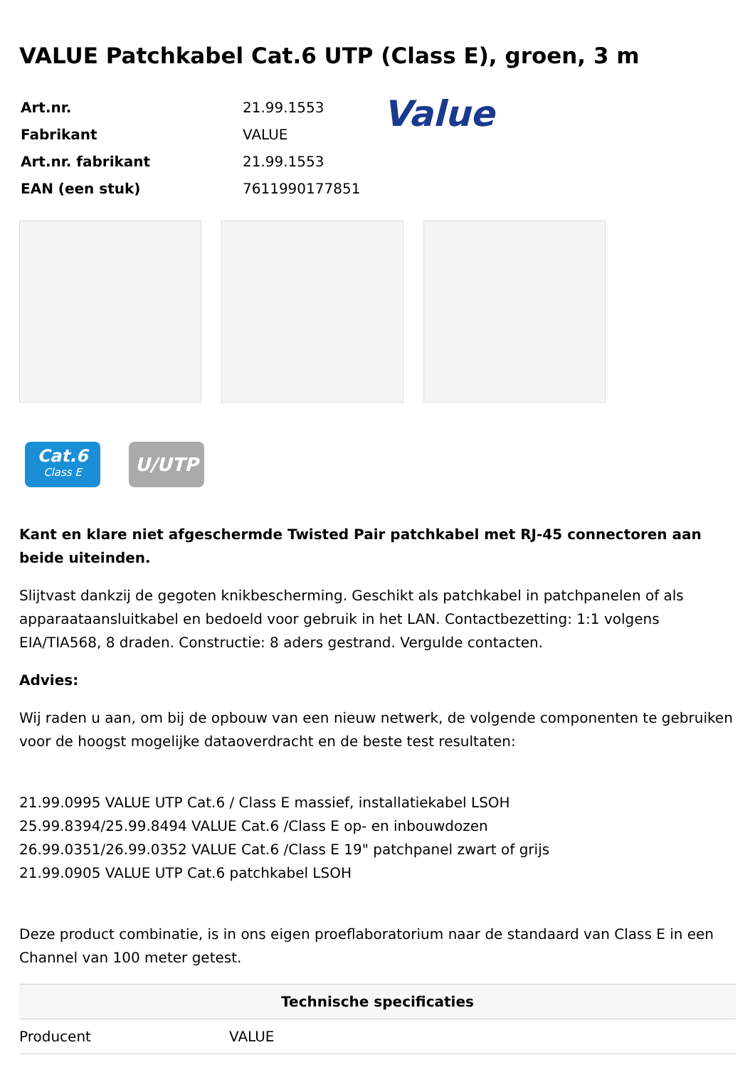VALUE Patchkabel Cat.6 UTP (Class E), groen, 3 m
| Art.nr. | 21.99.1553 |
| Fabrikant | VALUE |
| Art.nr. fabrikant | 21.99.1553 |
| EAN (een stuk) | 7611990177851 |
Value
Cat.6
Class E
U/UTP
Kant en klare niet afgeschermde Twisted Pair patchkabel met RJ-45 connectoren aan beide uiteinden.
Slijtvast dankzij de gegoten knikbescherming. Geschikt als patchkabel in patchpanelen of als apparaataansluitkabel en bedoeld voor gebruik in het LAN. Contactbezetting: 1:1 volgens EIA/TIA568, 8 draden. Constructie: 8 aders gestrand. Vergulde contacten.
Advies:
Wij raden u aan, om bij de opbouw van een nieuw netwerk, de volgende componenten te gebruiken voor de hoogst mogelijke dataoverdracht en de beste test resultaten:
21.99.0995 VALUE UTP Cat.6 / Class E massief, installatiekabel LSOH
25.99.8394/25.99.8494 VALUE Cat.6 /Class E op- en inbouwdozen
26.99.0351/26.99.0352 VALUE Cat.6 /Class E 19" patchpanel zwart of grijs
21.99.0905 VALUE UTP Cat.6 patchkabel LSOH
Deze product combinatie, is in ons eigen proeflaboratorium naar de standaard van Class E in een Channel van 100 meter getest.
| Technische specificaties | |
| --- | --- |
| Producent | VALUE |